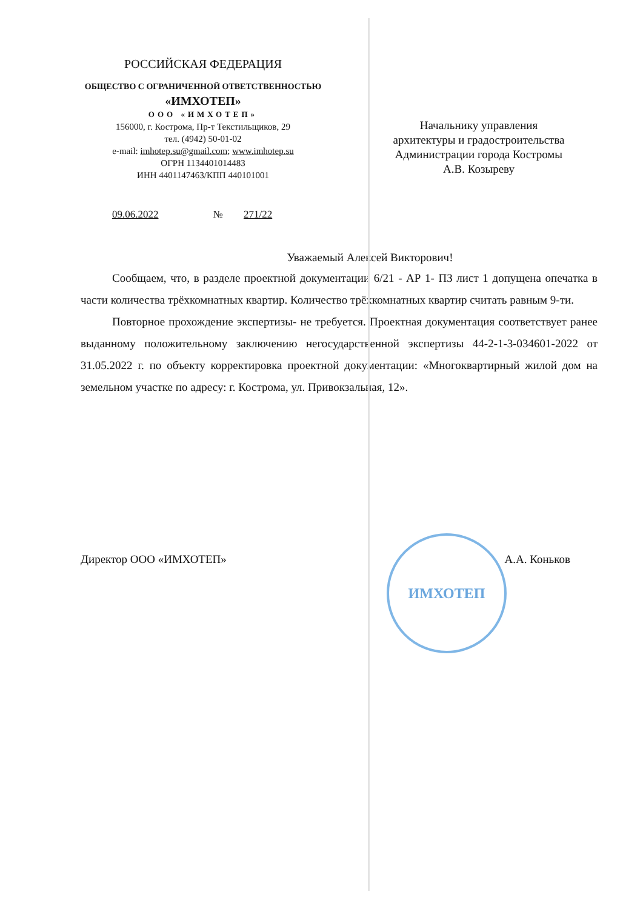ИМХОТЕП
РОССИЙСКАЯ ФЕДЕРАЦИЯ
ОБЩЕСТВО С ОГРАНИЧЕННОЙ ОТВЕТСТВЕННОСТЬЮ
«ИМХОТЕП»
ООО «ИМХОТЕП»
156000, г. Кострома, Пр-т Текстильщиков, 29
тел. (4942) 50-01-02
e-mail: imhotep.su@gmail.com; www.imhotep.su
ОГРН 1134401014483
ИНН 4401147463/КПП 440101001
Начальнику управления
архитектуры и градостроительства
Администрации города Костромы
А.В. Козыреву
09.06.2022 № 271/22
Уважаемый Алексей Викторович!
Сообщаем, что, в разделе проектной документации 6/21 - АР 1- ПЗ лист 1 допущена опечатка в части количества трёхкомнатных квартир. Количество трёхкомнатных квартир считать равным 9-ти.
Повторное прохождение экспертизы- не требуется. Проектная документация соответствует ранее выданному положительному заключению негосударственной экспертизы 44-2-1-3-034601-2022 от 31.05.2022 г. по объекту корректировка проектной документации: «Многоквартирный жилой дом на земельном участке по адресу: г. Кострома, ул. Привокзальная, 12».
Директор ООО «ИМХОТЕП» А.А. Коньков